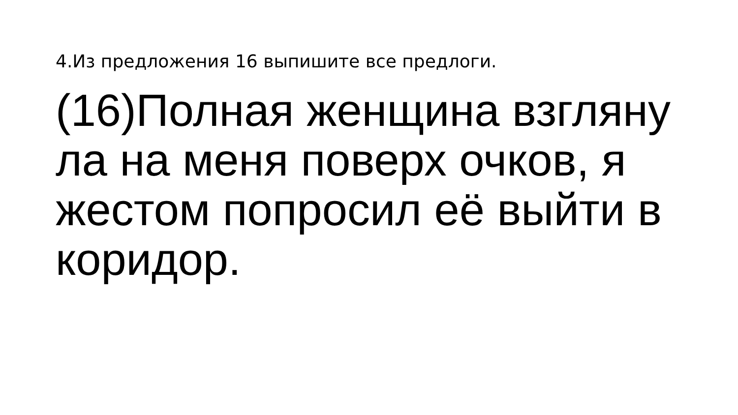4.Из предложения 16 выпишите все предлоги.
(16)Полная женщина взгляну
ла на меня поверх очков, я
жестом попросил её выйти в
коридор.